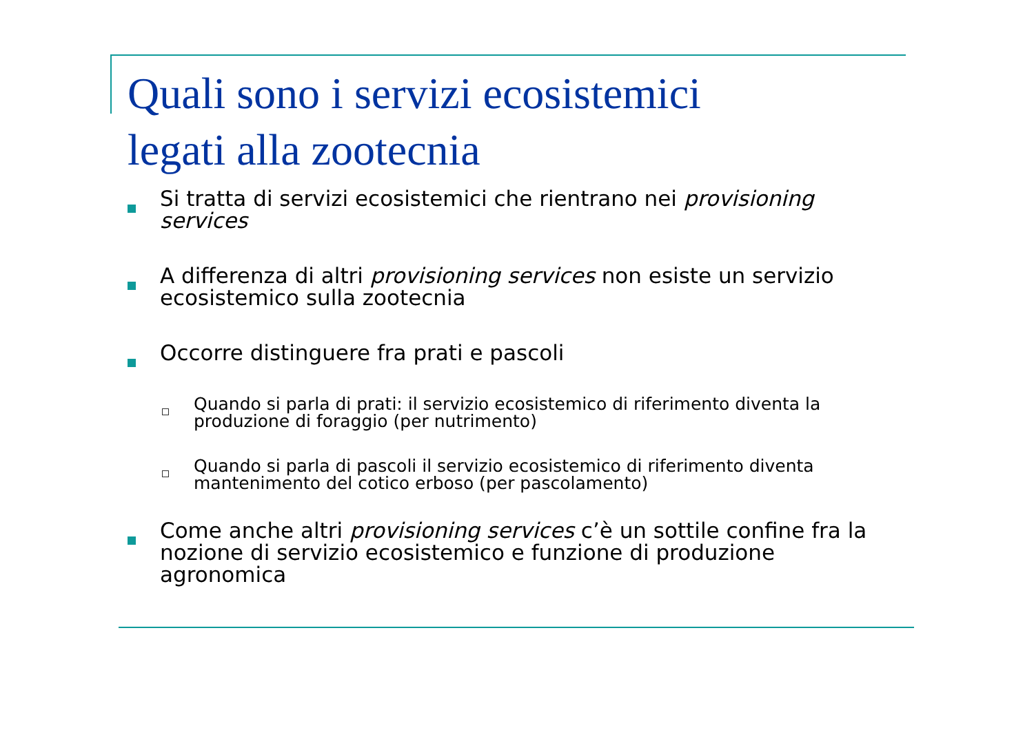Quali sono i servizi ecosistemici
legati alla zootecnia
Si tratta di servizi ecosistemici che rientrano nei provisioning services
A differenza di altri provisioning services non esiste un servizio ecosistemico sulla zootecnia
Occorre distinguere fra prati e pascoli
Quando si parla di prati: il servizio ecosistemico di riferimento diventa la produzione di foraggio (per nutrimento)
Quando si parla di pascoli il servizio ecosistemico di riferimento diventa mantenimento del cotico erboso (per pascolamento)
Come anche altri provisioning services c’è un sottile confine fra la nozione di servizio ecosistemico e funzione di produzione agronomica